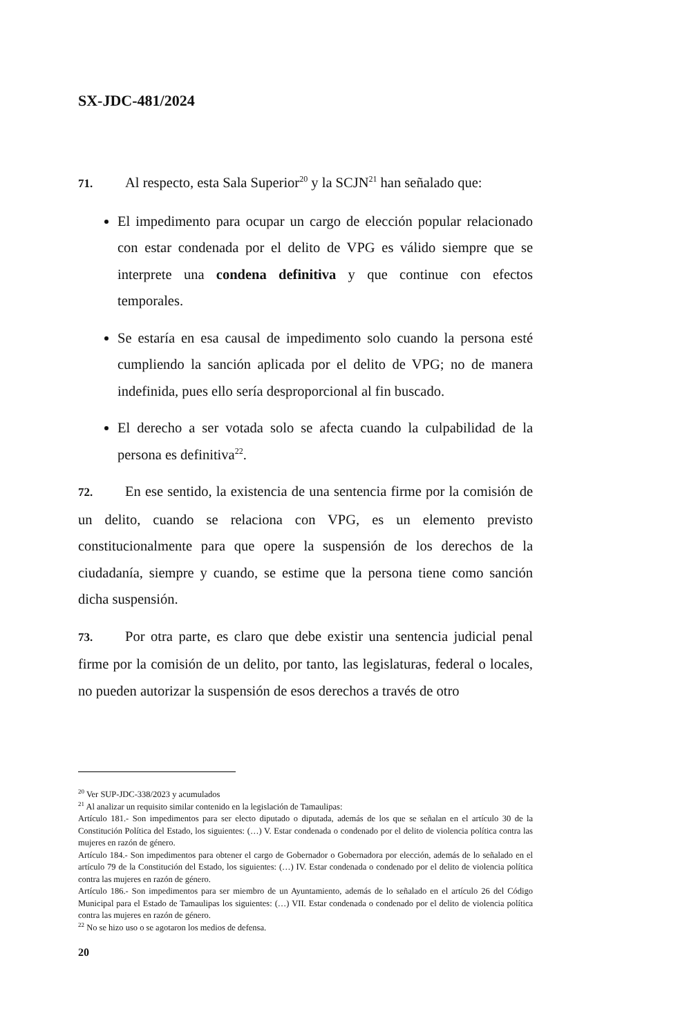SX-JDC-481/2024
71. Al respecto, esta Sala Superior<sup>20</sup> y la SCJN<sup>21</sup> han señalado que:
El impedimento para ocupar un cargo de elección popular relacionado con estar condenada por el delito de VPG es válido siempre que se interprete una condena definitiva y que continue con efectos temporales.
Se estaría en esa causal de impedimento solo cuando la persona esté cumpliendo la sanción aplicada por el delito de VPG; no de manera indefinida, pues ello sería desproporcional al fin buscado.
El derecho a ser votada solo se afecta cuando la culpabilidad de la persona es definitiva<sup>22</sup>.
72. En ese sentido, la existencia de una sentencia firme por la comisión de un delito, cuando se relaciona con VPG, es un elemento previsto constitucionalmente para que opere la suspensión de los derechos de la ciudadanía, siempre y cuando, se estime que la persona tiene como sanción dicha suspensión.
73. Por otra parte, es claro que debe existir una sentencia judicial penal firme por la comisión de un delito, por tanto, las legislaturas, federal o locales, no pueden autorizar la suspensión de esos derechos a través de otro
<sup>20</sup> Ver SUP-JDC-338/2023 y acumulados
<sup>21</sup> Al analizar un requisito similar contenido en la legislación de Tamaulipas:
Artículo 181.- Son impedimentos para ser electo diputado o diputada, además de los que se señalan en el artículo 30 de la Constitución Política del Estado, los siguientes: (…) V. Estar condenada o condenado por el delito de violencia política contra las mujeres en razón de género.
Artículo 184.- Son impedimentos para obtener el cargo de Gobernador o Gobernadora por elección, además de lo señalado en el artículo 79 de la Constitución del Estado, los siguientes: (…) IV. Estar condenada o condenado por el delito de violencia política contra las mujeres en razón de género.
Artículo 186.- Son impedimentos para ser miembro de un Ayuntamiento, además de lo señalado en el artículo 26 del Código Municipal para el Estado de Tamaulipas los siguientes: (…) VII. Estar condenada o condenado por el delito de violencia política contra las mujeres en razón de género.
<sup>22</sup> No se hizo uso o se agotaron los medios de defensa.
20